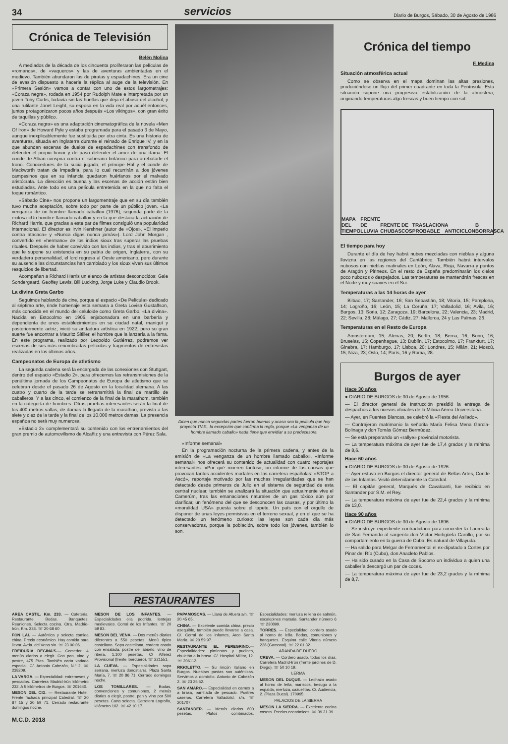34 servicios Diario de Burgos, Sábado, 30 de Agosto de 1986
Crónica de Televisión
Belén Molina
A mediados de la década de los cincuenta proliferaron las películas de «romanos», de «vaqueros» y las de aventuras ambientadas en el medievo. También abundaron las de piratas y espadachines. Era un cine de evasión dispuesto a hacerle la réplica al auge de la televisión. En «Primera Sesión» vamos a contar con uno de estos largometrajes: «Coraza negra», rodada en 1954 por Rudolph Mate e interpretada por un joven Tony Curtis, todavía sin las huellas que deja el abuso del alcohol, y una rutilante Janet Leight, su esposa en la vida real por aquél entonces, juntos protagonizaron pocos años después «Los vikingos», con gran éxito de taquillas y público.
«Coraza negra» es una adaptación cinematográfica de la novela «Men Of Iron» de Howard Pyle y estaba programada para el pasado 3 de Mayo, aunque inexplicablemente fue sustituida por otra cinta. Es una historia de aventuras, situada en Inglaterra durante el reinado de Enrique IV, y en la que abundan escenas de duelos de espadachines con transfondo de defender el propio honor y de paso defender el amor de una dama. El conde de Alban conspira contra el soberano británico para arrebatarle el trono. Conocedores de la sucia jugada, el príncipe Hal y el conde de Mackworth tratan de impedirla, para lo cual recurrirán a dos jóvenes campesinos que en su infancia quedaron huérfanos por el malvado aristócrata. La dirección es buena y las escenas de acción están bien estudiadas. Ante todo es una película entretenida en la que no falta el toque romántico.
«Sábado Cine» nos propone un largomentraje que en su día también tuvo mucha aceptación, sobre todo por parte de un público joven. «La venganza de un hombre llamado caballo» (1976), segunda parte de la exitosa «Un hombre llamado caballo» y en la que destaca la actuación de Richard Harris, que gracias a este par de filmes consiguió una popularidad internacional. El director es Irvin Kershner (autor de «Ojos», «El imperio contra atacaca» y «Nunca digas nunca jamás»). Lord John Morgan , convertido en «hermano» de los indios sioux tras superar las pruebas rituales. Después de haber convivido con los indios, y tras el aburrimiento que le supone su existencia en su patria de origen, Inglaterra, con su verdadera personalidad, el lord regresa al Oeste americano, pero durante su ausencia las circunstancias han cambiado y los sioux viven sus últimos resquicios de libertad.
Acompañan a Richard Harris un elenco de artistas desconocidos: Gale Sondergaard, Geoffey Lewis, Bill Lucking, Jorge Luke y Claudio Brook.
La divina Greta Garbo
Seguimos hablando de cine, porque el espacio «De Película» dedicado al séptimo arte, rinde homenaje esta semana a Greta Lovisa Gustaffson, más conocida en el mundo del celuloide como Greta Garbo, «La divina». Nacida en Estocolmo en 1905, enjabonadora en una barbería y dependienta de unos establecimientos en su ciudad natal, maniquí y posteriormente actriz, inició su andadura artística en 1922, pero su gran suerte fue encontrar a Mauritz Sitiller, el hombre que la lanzaría a la fama. En este programa, realizado por Leopoldo Gutiérrez, podremos ver escenas de sus más renombradas películas y fragmentos de entrevistas realizadas en los últimos años.
Campeonatos de Europa de atletismo
La segunda cadena será la encargada de las conexiones con Stuttgart, dentro del espacio «Estadio 2», para ofrecernos las retransmisiones de la penúltima jornada de los Campeonatos de Europa de atletismo que se celebran desde el pasado 26 de Agosto en la localidad alemana. A las cuatro y cuarto de la tarde se retransmitirá la final de martillo de caballeros. Y a las cinco, el comienzo de la final de la marathom, también en la categoría de hombres. Otras pruebas interesantes serán la final de los 400 metros vallas, de damas la llegada de la marathon, prevista a las siete y diez de la tarde y la final de los 10.000 metros damas. La presencia españoa no será muy numerosa.
«Estadio 2» complementará su contenido con los entrenamientos del gran premio de automovilismo de Alcañiz y una entrevista con Pérez Sala.
Dicen que nunca segundas partes fueron buenas y acaso sea la película que hoy proyecta TV.E., la excepción que confirma la regla, porque «La venganza de un hombre llamado caballo» nada tiene que envidiar a su predecesora.
«Informe semanal»
En la programación nocturna de la primera cadena, y antes de la emisión de «La venganza de un hombre llamado caballo», «Informe semanal» nos ofrecerá su contenido de actualidad con cuatro reportajes interesantes: «Por qué mueren tantos», un informe de las causas que provocan tantos accidentes mortales en las carretera españolas: «STOP a Ascó», reportaje motivado por las muchas irregularidades que se han detectado desde primeros de Julio en el sistema de seguridad de esta central nuclear, también se analizará la situación que actualmente vive el Camerúm, tras las emanaciones naturales de un gas tóxico aún por clarificar, un fenómeno del que se desconocen las causas, y por último la «moralidad USA» puesta sobre el tapete. Un país con el orgullo de disponer de unas leyes permisivas en el terreno sexual, y en el que se ha detectado un fenómeno curioso: las leyes son cada día más conservadoras, porque la población, sobre todo los jóvenes, también lo son.
Crónica del tiempo
F. Medina
Situación atmosférica actual
Como se observa en el mapa dominan las altas presiones, produciéndose un flujo del primer cuadrante en toda la Península. Esta situación supone una progresiva estabilización de la atmósfera, originando temperaturas algo frescas y buen tiempo con sol.
MAPA DEL TIEMPO FRENTE DE LLUVIA FRENTE DE CHUBASCOS TRASLACION PROBABLE A ANTICICLON B BORRASCA
El tiempo para hoy
Durante el día de hoy habrá nubes mezcladas con nieblas y alguna llovizna en las regiones del Cantábrico. También habrá intervalos nubosos con nieblas matinales en León, Alava, Rioja, Navarra y puntos de Aragón y Pirineos. En el resto de España predominarán los cielos poco nubosos o despejados. Las temperaturas se mantendrán frescas en el Norte y muy suaves en el Sur.
Temperaturas a las 14 horas de ayer
Bilbao, 17; Santander, 16; San Sebastián, 18; Vitoria, 15; Pamplona, 14; Logroño, 16; León, 15; La Coruña, 17; Valladolid, 16; Avila, 16; Burgos, 13; Soria, 12; Zaragoza, 19; Barcelona, 22; Valencia, 23; Madrid, 22; Sevilla, 28; Málaga, 27; Cádiz, 27; Mallorca, 24 y Las Palmas, 26.
Temperaturas en el Resto de Europa
Amnsterdam, 15; Atenas, 20; Berlín, 18; Berna, 16; Bonn, 16; Bruselas, 15; Copenhague, 13; Dublín, 17; Estocolmo, 17; Frankfurt, 17; Ginebra, 17; Hamburgo, 17; Lisboa, 20; Londres, 15; Milán, 21; Moscú, 15; Niza, 23; Oslo, 14; París, 16 y Roma, 28.
Burgos de ayer
Hace 30 años
● DIARIO DE BURGOS de 30 de Agosto de 1956.
— El director general de Instrucción presidió la entrega de despachos a los nuevos oficiales de la Milicia Aérea Universitaria.
— Ayer, en Fuentes Blancas, se celebró la «Fiesta del Asilado».
— Contrajeron matrimonio la señorita María Felisa Mena García-Bolinaga y don Tomás Gómez Bermúdez.
— Se está preparando un «rallye» provincial motorista.
— La temperatura máxima de ayer fue de 17,4 grados y la mínima de 8,6.
Hace 60 años
● DIARIO DE BURGOS de 30 de Agosto de 1926.
— Ayer estuvo en Burgos el director general de Bellas Artes, Conde de las Infantas. Visitó detenidamente la Catedral.
— El capitán general, Marqués de Cavalcanti, fue recibido en Santander por S.M. el Rey.
— La temperatura máxima de ayer fue de 22,4 grados y la mínima de 13,0.
Hace 90 años
● DIARIO DE BURGOS de 30 de Agosto de 1896.
— Se instruye expediente contradictorio para conceder la Laureada de San Fernando al sargento don Víctor Hortigüela Carrillo, por su comportamiento en la guerra de Cuba. Es natural de Villayuda.
— Ha salido para Melgar de Fernamental el ex-diputado a Cortes por Pinar del Río (Cuba), don Anacleto Pablos.
— Ha sido curado en la Casa de Socorro un individuo a quien una caballería descargó un par de coces.
— La temperatura máxima de ayer fue de 23,2 grados y la mínima de 8,7.
RESTAURANTES
AREA CASTIL. Km. 233. — Cafetería, Restaurante. Bodas. Banquetes. Reuniones. Selecta cocina. Ctra. Madrid-Irún, Km. 233. ☏ 20 68 60
FON LAI. — Auténtica y selecta comida china. Precio económico. Hay comida para llevar. Avda. del Vena s/n. ☏ 23 00 06.
FREIDURIA REGINA'S.— Comedor. 4 menús diarios a elegir. Con pan, vino y postre, 475 Ptas. También carta variada especial. C/. Antonio Cabezón, N.º 2. ☏ 238209.
LA VARGA. — Especialidad: entremeses y pescados. Carretera Madrid-Irún kilómetro 232. A 5 kilómetros de Burgos. ☏ 201640.
MESON DEL CID. — Restaurante Hotel. Frente fachada principal Catedral. ☏ 20 87 15 y 20 59 71. Cerrado restaurante domingos noche.
MESON DE LOS INFANTES. — Especialidades olla podrida, lentejas medievales. Corral de los Infantes. ☏ 20 59 82.
MESON DEL VENA. — Dos menús diarios diferentes a 550 pesetas. Menú típico castellano. Sopa castellana, cordero asado con ensalada, postre del abuelo, vino de ribera, 1.100 pesetas. C/ Alférez Provisional (frente Iberduero). ☏ 221551.
LA CUEVA. — Especialidades sopa serrana, merluza donostiarra. Plaza Santa María, 7. ☏ 20 86 71. Cerrado domingos noche.
LOS TOMILLARES. — Bodas, convenciones y comuniones, 2 menús diarios a elegir, postre, pan y vino por 500 pesetas. Carta selecta. Carretera Logroño, kilómetro 102. ☏ 42 10 17.
PAPAMOSCAS. — Llana de Afuera s/n. ☏ 20 45 65.
CHINA. — Excelente comida china, precio asequible, también puede llevarse a casa. C/. Corral de los Infantes, Arco Santa María. ☏ 20 59 97.
RESTAURANTE EL PEREGRINO.— Especialidades: pimientos y pudines, chuletón a la brasa. C/. Hospital Militar, 12. ☏ 206112.
RIGOLETTO. — Su rincón italiano en Burgos. Nuestras pastas son auténticas. Servimos a domicilio. Antonio de Cabezón 2. ☏ 23 25 52.
SAN AMARO.— Especialidad en carnes a a brasa, parrillada de pescado. Postres caseros. Carretera Valladolid, s/n. ☏ 201707.
SANTANDER. — Menús diarios 600 pesetas. Platos combinados. Especialidades: merluza rellena de salmón, escalopines marsala. Santander número 6 ☏ 230899.
TORRES. — Especialidad: cordero asado al horno de leña. Bodas, comuniones y banquetes. Esquina calle Vitoria número 228 (Gamonal). ☏ 22 01 32.
ARANDA DE DUERO
CREVA. — Cordero asado, todos los días. Carretera Madrid-Irún (frente jardines de D. Diego). ☏ 50 10 19.
LERMA
MESON DEL DUQUE. — Lechazo asado al horno de leña, mariscos, besugo a la espalda, merluza, cazuelitas. C/. Audiencia, 2. (Plaza Ducal). 170995.
PALACIOS DE LA SIERRA
MESON LA SIERRA. — Excelente cocina casera. Precios económicos. ☏ 39 31 39.
M.C.D. 2018